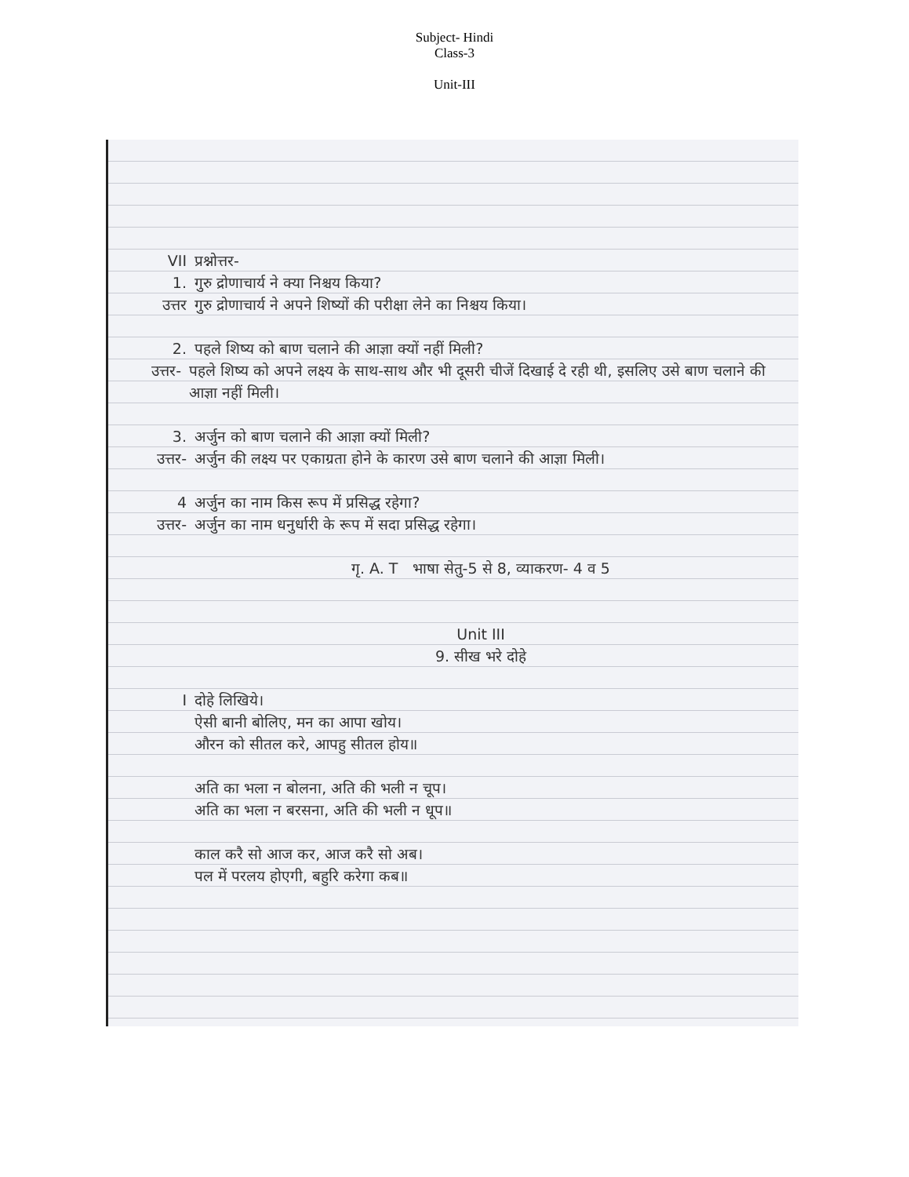Subject- Hindi
Class-3
Unit-III
VII प्रश्नोत्तर-
1. गुरु द्रोणाचार्य ने क्या निश्चय किया?
उत्तर गुरु द्रोणाचार्य ने अपने शिष्यों की परीक्षा लेने का निश्चय किया।
2. पहले शिष्य को बाण चलाने की आज्ञा क्यों नहीं मिली?
उत्तर- पहले शिष्य को अपने लक्ष्य के साथ-साथ और भी दूसरी चीजें दिखाई दे रही थी, इसलिए उसे बाण चलाने की आज्ञा नहीं मिली।
3. अर्जुन को बाण चलाने की आज्ञा क्यों मिली?
उत्तर- अर्जुन की लक्ष्य पर एकाग्रता होने के कारण उसे बाण चलाने की आज्ञा मिली।
4 अर्जुन का नाम किस रूप में प्रसिद्ध रहेगा?
उत्तर- अर्जुन का नाम धनुर्धारी के रूप में सदा प्रसिद्ध रहेगा।
गृ. A. T भाषा सेतु-5 से 8, व्याकरण- 4 व 5
Unit III
9. सीख भरे दोहे
Iदोहे लिखिये।
ऐसी बानी बोलिए, मन का आपा खोय।
औरन को सीतल करे, आपहु सीतल होय॥
अति का भला न बोलना, अति की भली न चूप।
अति का भला न बरसना, अति की भली न धूप॥
काल करै सो आज कर, आज करै सो अब।
पल में परलय होएगी, बहुरि करेगा कब॥